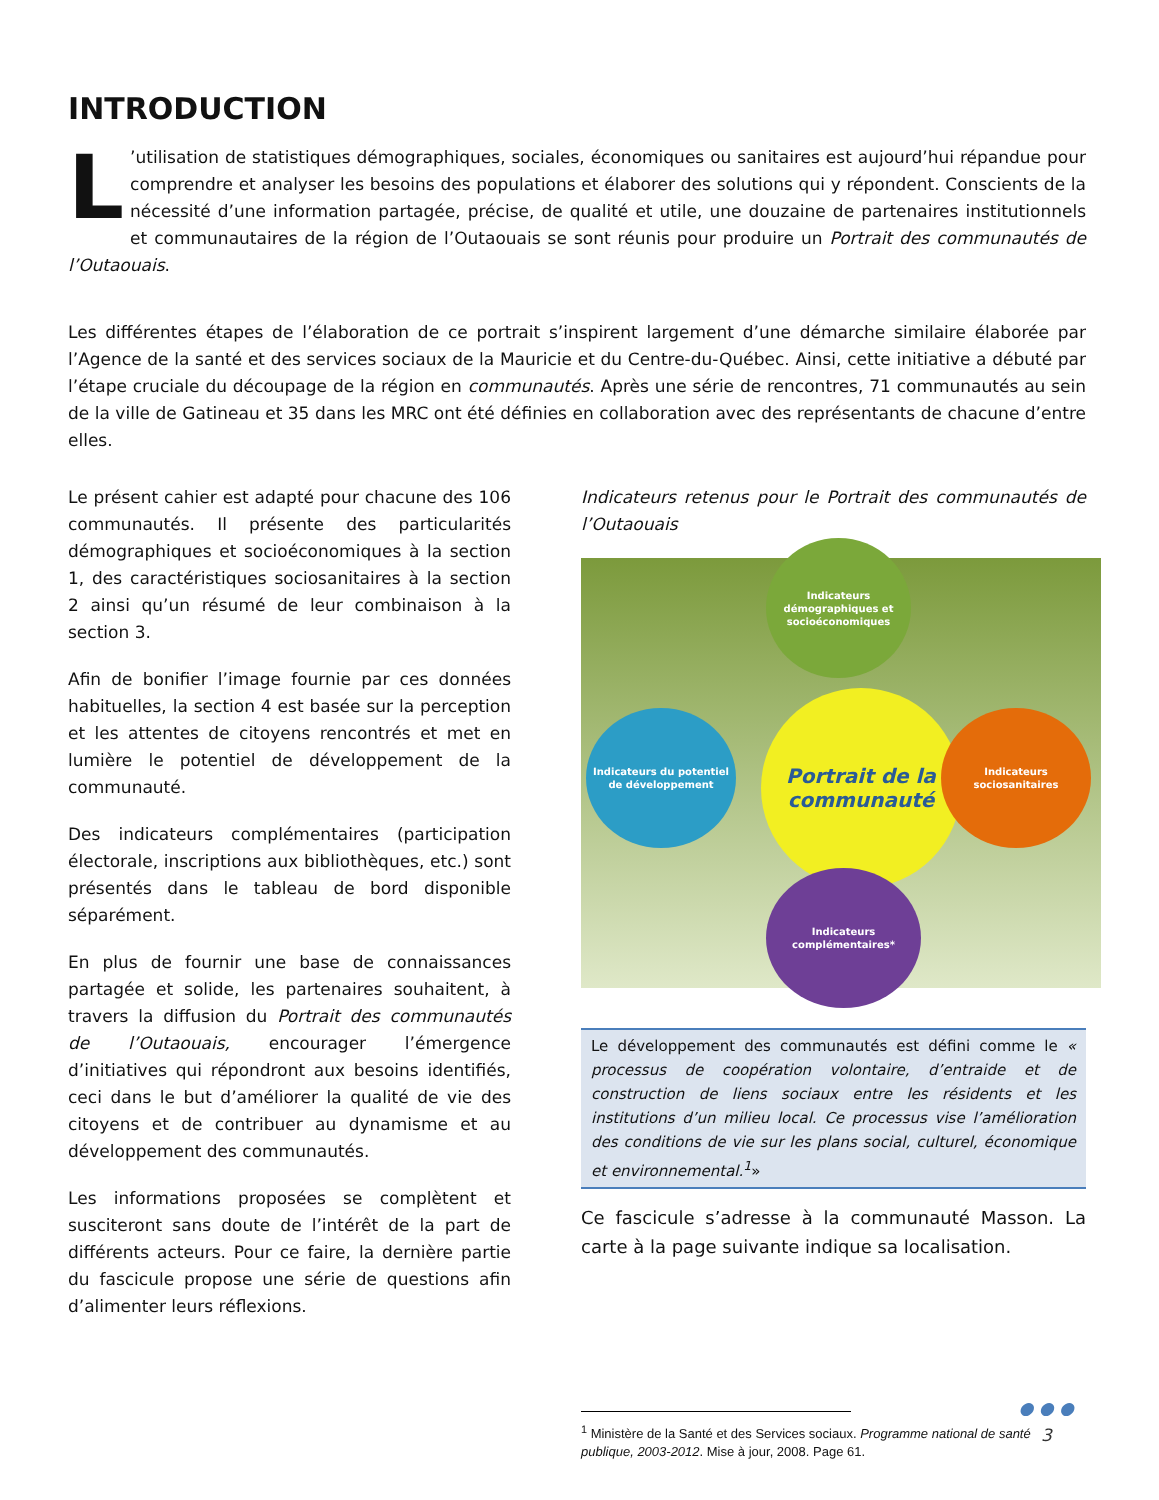INTRODUCTION
L’utilisation de statistiques démographiques, sociales, économiques ou sanitaires est aujourd’hui répandue pour comprendre et analyser les besoins des populations et élaborer des solutions qui y répondent. Conscients de la nécessité d’une information partagée, précise, de qualité et utile, une douzaine de partenaires institutionnels et communautaires de la région de l’Outaouais se sont réunis pour produire un Portrait des communautés de l’Outaouais.
Les différentes étapes de l’élaboration de ce portrait s’inspirent largement d’une démarche similaire élaborée par l’Agence de la santé et des services sociaux de la Mauricie et du Centre-du-Québec. Ainsi, cette initiative a débuté par l’étape cruciale du découpage de la région en communautés. Après une série de rencontres, 71 communautés au sein de la ville de Gatineau et 35 dans les MRC ont été définies en collaboration avec des représentants de chacune d’entre elles.
Le présent cahier est adapté pour chacune des 106 communautés. Il présente des particularités démographiques et socioéconomiques à la section 1, des caractéristiques sociosanitaires à la section 2 ainsi qu’un résumé de leur combinaison à la section 3.
Afin de bonifier l’image fournie par ces données habituelles, la section 4 est basée sur la perception et les attentes de citoyens rencontrés et met en lumière le potentiel de développement de la communauté.
Des indicateurs complémentaires (participation électorale, inscriptions aux bibliothèques, etc.) sont présentés dans le tableau de bord disponible séparément.
En plus de fournir une base de connaissances partagée et solide, les partenaires souhaitent, à travers la diffusion du Portrait des communautés de l’Outaouais, encourager l’émergence d’initiatives qui répondront aux besoins identifiés, ceci dans le but d’améliorer la qualité de vie des citoyens et de contribuer au dynamisme et au développement des communautés.
Les informations proposées se complètent et susciteront sans doute de l’intérêt de la part de différents acteurs. Pour ce faire, la dernière partie du fascicule propose une série de questions afin d’alimenter leurs réflexions.
Indicateurs retenus pour le Portrait des communautés de l’Outaouais
Portrait de la communauté
Indicateurs démographiques et socioéconomiques
Indicateurs du potentiel de développement
Indicateurs sociosanitaires
Indicateurs complémentaires*
Le développement des communautés est défini comme le « processus de coopération volontaire, d’entraide et de construction de liens sociaux entre les résidents et les institutions d’un milieu local. Ce processus vise l’amélioration des conditions de vie sur les plans social, culturel, économique et environnemental.<sup>1</sup>»
Ce fascicule s’adresse à la communauté Masson. La carte à la page suivante indique sa localisation.
<sup>1</sup> Ministère de la Santé et des Services sociaux. Programme national de santé publique, 2003-2012. Mise à jour, 2008. Page 61.
● ● ●
3